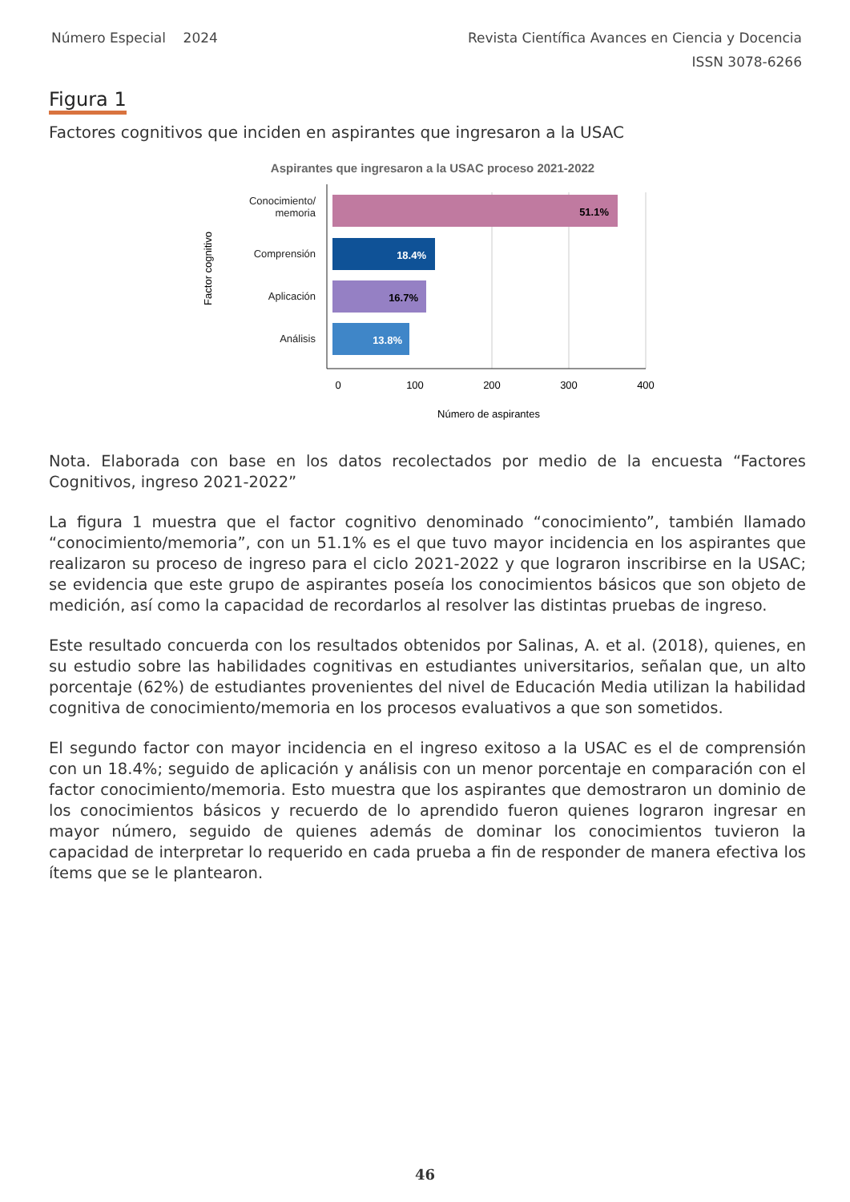Número Especial 2024 Revista Científica Avances en Ciencia y Docencia
ISSN 3078-6266
Figura 1
Factores cognitivos que inciden en aspirantes que ingresaron a la USAC
Aspirantes que ingresaron a la USAC proceso 2021-2022
51.1%
18.4%
16.7%
13.8%
Conocimiento/
memoria
Comprensión
Aplicación
Análisis
Factor cognitivo
0
100
200
300
400
Número de aspirantes
Nota. Elaborada con base en los datos recolectados por medio de la encuesta “Factores Cognitivos, ingreso 2021-2022”
La figura 1 muestra que el factor cognitivo denominado “conocimiento”, también llamado “conocimiento/memoria”, con un 51.1% es el que tuvo mayor incidencia en los aspirantes que realizaron su proceso de ingreso para el ciclo 2021-2022 y que lograron inscribirse en la USAC; se evidencia que este grupo de aspirantes poseía los conocimientos básicos que son objeto de medición, así como la capacidad de recordarlos al resolver las distintas pruebas de ingreso.
Este resultado concuerda con los resultados obtenidos por Salinas, A. et al. (2018), quienes, en su estudio sobre las habilidades cognitivas en estudiantes universitarios, señalan que, un alto porcentaje (62%) de estudiantes provenientes del nivel de Educación Media utilizan la habilidad cognitiva de conocimiento/memoria en los procesos evaluativos a que son sometidos.
El segundo factor con mayor incidencia en el ingreso exitoso a la USAC es el de comprensión con un 18.4%; seguido de aplicación y análisis con un menor porcentaje en comparación con el factor conocimiento/memoria. Esto muestra que los aspirantes que demostraron un dominio de los conocimientos básicos y recuerdo de lo aprendido fueron quienes lograron ingresar en mayor número, seguido de quienes además de dominar los conocimientos tuvieron la capacidad de interpretar lo requerido en cada prueba a fin de responder de manera efectiva los ítems que se le plantearon.
46